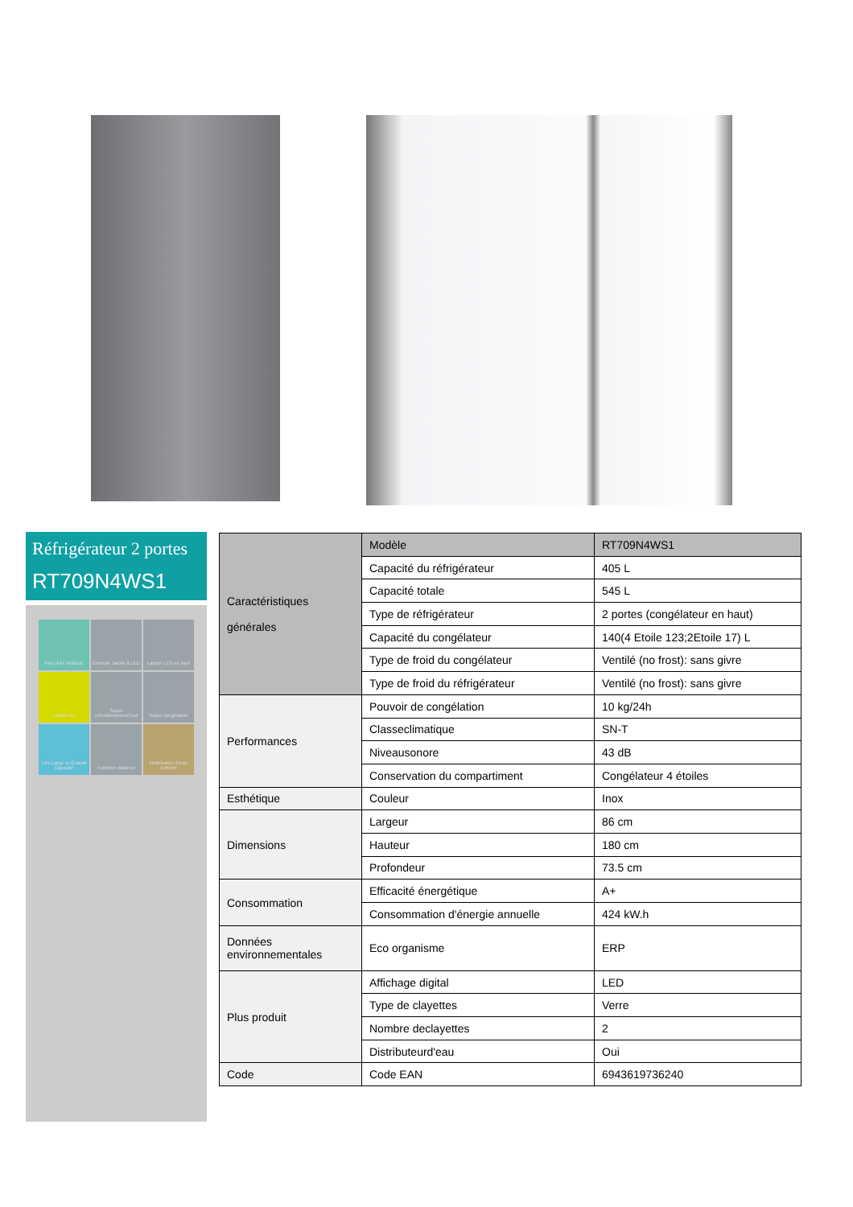Réfrigérateur 2 portes
RT709N4WS1
Flux d'Air Multiple
Contrôle Tactile à LED
Lampe LED en haut
Classe A+
Super refroidissementCool
Super congélation
Très Large et Grande Capacité
Fonction d'alarme
Distributeur d'Eau Externe
| Caractéristiques générales | Modèle | RT709N4WS1 |
| --- | --- | --- |
| | Capacité du réfrigérateur | 405 L |
| | Capacité totale | 545 L |
| | Type de réfrigérateur | 2 portes (congélateur en haut) |
| | Capacité du congélateur | 140(4 Etoile 123;2Etoile 17) L |
| | Type de froid du congélateur | Ventilé (no frost): sans givre |
| | Type de froid du réfrigérateur | Ventilé (no frost): sans givre |
| Performances | Pouvoir de congélation | 10 kg/24h |
| | Classeclimatique | SN-T |
| | Niveausonore | 43 dB |
| | Conservation du compartiment | Congélateur 4 étoiles |
| Esthétique | Couleur | Inox |
| Dimensions | Largeur | 86 cm |
| | Hauteur | 180 cm |
| | Profondeur | 73.5 cm |
| Consommation | Efficacité énergétique | A+ |
| | Consommation d'énergie annuelle | 424 kW.h |
| Données environnementales | Eco organisme | ERP |
| Plus produit | Affichage digital | LED |
| | Type de clayettes | Verre |
| | Nombre declayettes | 2 |
| | Distributeurd'eau | Oui |
| Code | Code EAN | 6943619736240 |